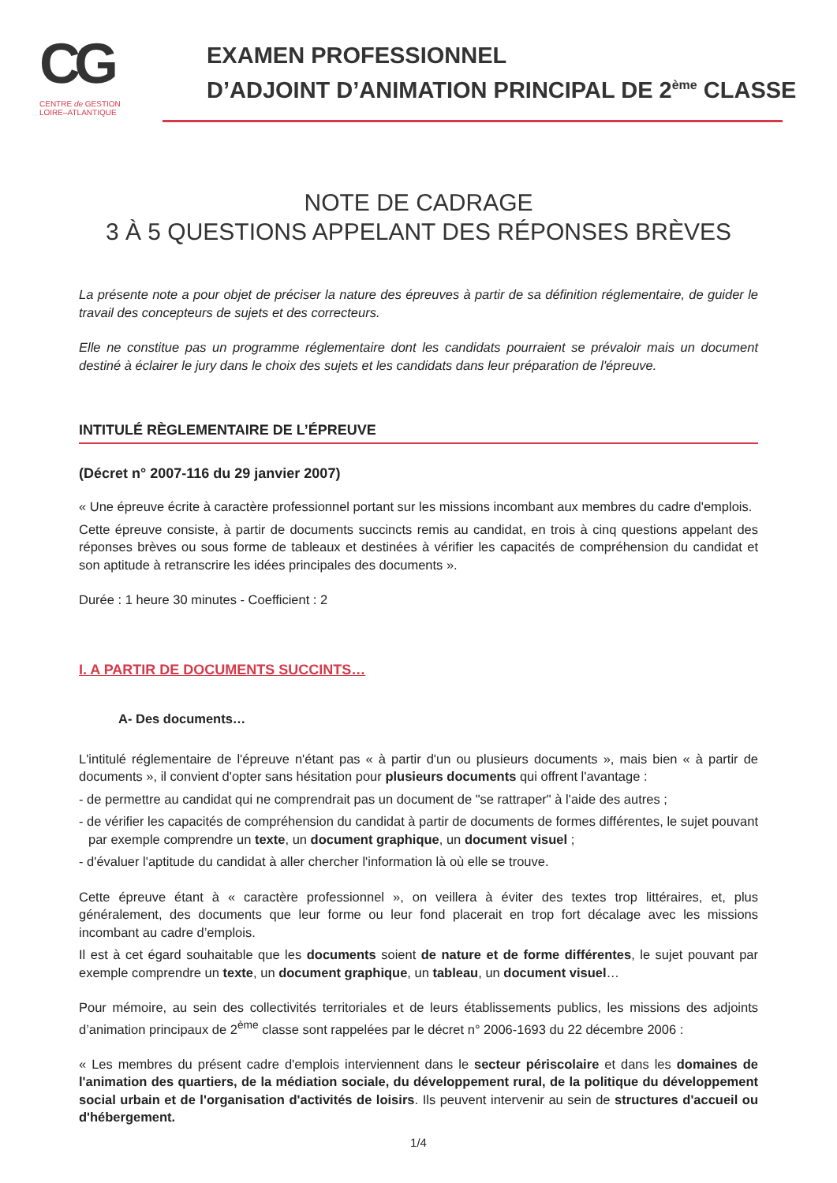CG
CENTRE de GESTION
LOIRE–ATLANTIQUE
EXAMEN PROFESSIONNEL
D’ADJOINT D’ANIMATION PRINCIPAL DE 2<sup>ème</sup> CLASSE
NOTE DE CADRAGE
3 À 5 QUESTIONS APPELANT DES RÉPONSES BRÈVES
La présente note a pour objet de préciser la nature des épreuves à partir de sa définition réglementaire, de guider le travail des concepteurs de sujets et des correcteurs.
Elle ne constitue pas un programme réglementaire dont les candidats pourraient se prévaloir mais un document destiné à éclairer le jury dans le choix des sujets et les candidats dans leur préparation de l'épreuve.
INTITULÉ RÈGLEMENTAIRE DE L’ÉPREUVE
(Décret n° 2007-116 du 29 janvier 2007)
« Une épreuve écrite à caractère professionnel portant sur les missions incombant aux membres du cadre d'emplois.
Cette épreuve consiste, à partir de documents succincts remis au candidat, en trois à cinq questions appelant des réponses brèves ou sous forme de tableaux et destinées à vérifier les capacités de compréhension du candidat et son aptitude à retranscrire les idées principales des documents ».
Durée : 1 heure 30 minutes - Coefficient : 2
I. A PARTIR DE DOCUMENTS SUCCINTS…
A- Des documents…
L'intitulé réglementaire de l'épreuve n'étant pas « à partir d'un ou plusieurs documents », mais bien « à partir de documents », il convient d'opter sans hésitation pour plusieurs documents qui offrent l'avantage :
- de permettre au candidat qui ne comprendrait pas un document de "se rattraper" à l'aide des autres ;
- de vérifier les capacités de compréhension du candidat à partir de documents de formes différentes, le sujet pouvant par exemple comprendre un texte, un document graphique, un document visuel ;
- d'évaluer l'aptitude du candidat à aller chercher l'information là où elle se trouve.
Cette épreuve étant à « caractère professionnel », on veillera à éviter des textes trop littéraires, et, plus généralement, des documents que leur forme ou leur fond placerait en trop fort décalage avec les missions incombant au cadre d’emplois.
Il est à cet égard souhaitable que les documents soient de nature et de forme différentes, le sujet pouvant par exemple comprendre un texte, un document graphique, un tableau, un document visuel…
Pour mémoire, au sein des collectivités territoriales et de leurs établissements publics, les missions des adjoints d’animation principaux de 2<sup>ème</sup> classe sont rappelées par le décret n° 2006-1693 du 22 décembre 2006 :
« Les membres du présent cadre d'emplois interviennent dans le secteur périscolaire et dans les domaines de l'animation des quartiers, de la médiation sociale, du développement rural, de la politique du développement social urbain et de l'organisation d'activités de loisirs. Ils peuvent intervenir au sein de structures d'accueil ou d'hébergement.
1/4